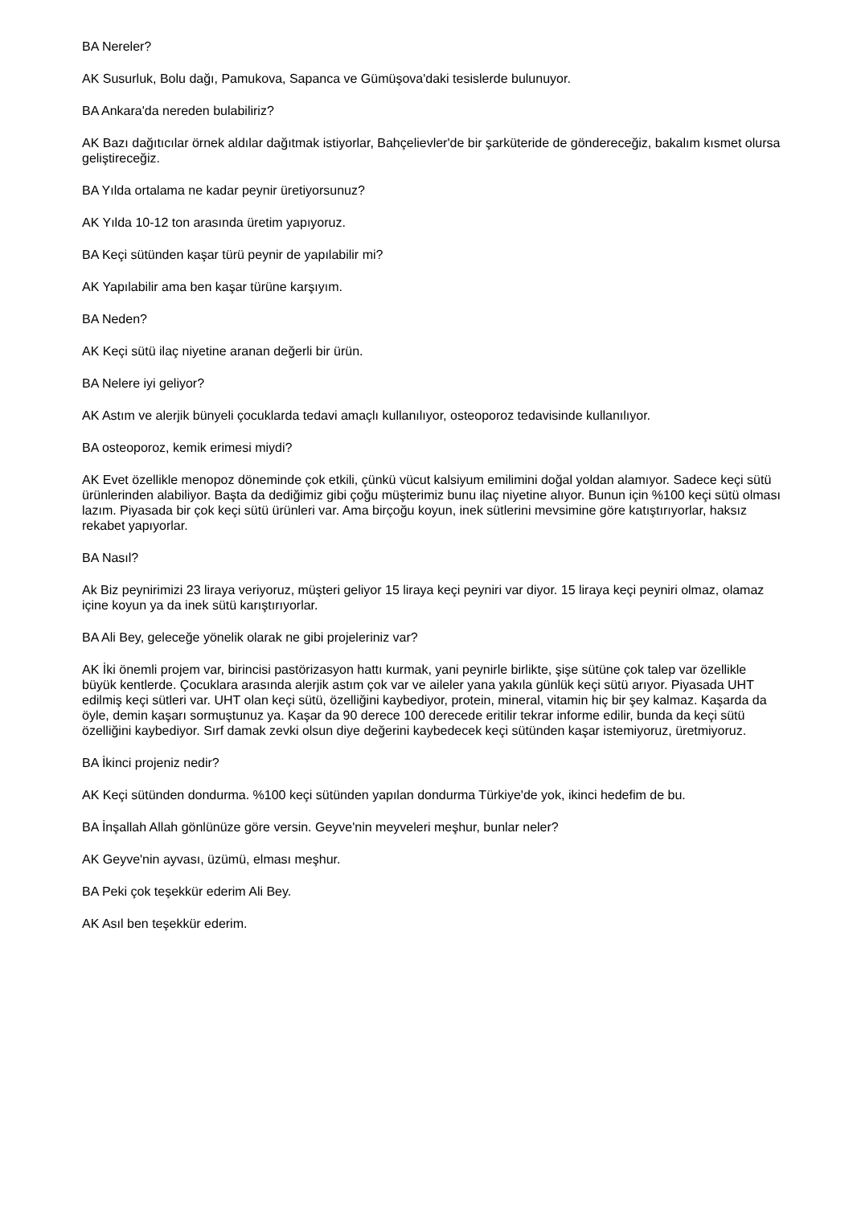BA Nereler?
AK Susurluk, Bolu dağı, Pamukova, Sapanca ve Gümüşova'daki tesislerde bulunuyor.
BA Ankara'da nereden bulabiliriz?
AK Bazı dağıtıcılar örnek aldılar dağıtmak istiyorlar, Bahçelievler'de bir şarküteride de göndereceğiz, bakalım kısmet olursa geliştireceğiz.
BA Yılda ortalama ne kadar peynir üretiyorsunuz?
AK Yılda 10-12 ton arasında üretim yapıyoruz.
BA Keçi sütünden kaşar türü peynir de yapılabilir mi?
AK Yapılabilir ama ben kaşar türüne karşıyım.
BA Neden?
AK Keçi sütü ilaç niyetine aranan değerli bir ürün.
BA Nelere iyi geliyor?
AK Astım ve alerjik bünyeli çocuklarda tedavi amaçlı kullanılıyor, osteoporoz tedavisinde kullanılıyor.
BA osteoporoz, kemik erimesi miydi?
AK Evet özellikle menopoz döneminde çok etkili, çünkü vücut kalsiyum emilimini doğal yoldan alamıyor. Sadece keçi sütü ürünlerinden alabiliyor. Başta da dediğimiz gibi çoğu müşterimiz bunu ilaç niyetine alıyor. Bunun için %100 keçi sütü olması lazım. Piyasada bir çok keçi sütü ürünleri var. Ama birçoğu koyun, inek sütlerini mevsimine göre katıştırıyorlar, haksız rekabet yapıyorlar.
BA Nasıl?
Ak Biz peynirimizi 23 liraya veriyoruz, müşteri geliyor 15 liraya keçi peyniri var diyor. 15 liraya keçi peyniri olmaz, olamaz içine koyun ya da inek sütü karıştırıyorlar.
BA Ali Bey, geleceğe yönelik olarak ne gibi projeleriniz var?
AK İki önemli projem var, birincisi pastörizasyon hattı kurmak, yani peynirle birlikte, şişe sütüne çok talep var özellikle büyük kentlerde. Çocuklara arasında alerjik astım çok var ve aileler yana yakıla günlük keçi sütü arıyor. Piyasada UHT edilmiş keçi sütleri var. UHT olan keçi sütü, özelliğini kaybediyor, protein, mineral, vitamin hiç bir şey kalmaz. Kaşarda da öyle, demin kaşarı sormuştunuz ya. Kaşar da 90 derece 100 derecede eritilir tekrar informe edilir, bunda da keçi sütü özelliğini kaybediyor. Sırf damak zevki olsun diye değerini kaybedecek keçi sütünden kaşar istemiyoruz, üretmiyoruz.
BA İkinci projeniz nedir?
AK Keçi sütünden dondurma. %100 keçi sütünden yapılan dondurma Türkiye'de yok, ikinci hedefim de bu.
BA İnşallah Allah gönlünüze göre versin. Geyve'nin meyveleri meşhur, bunlar neler?
AK Geyve'nin ayvası, üzümü, elması meşhur.
BA Peki çok teşekkür ederim Ali Bey.
AK Asıl ben teşekkür ederim.